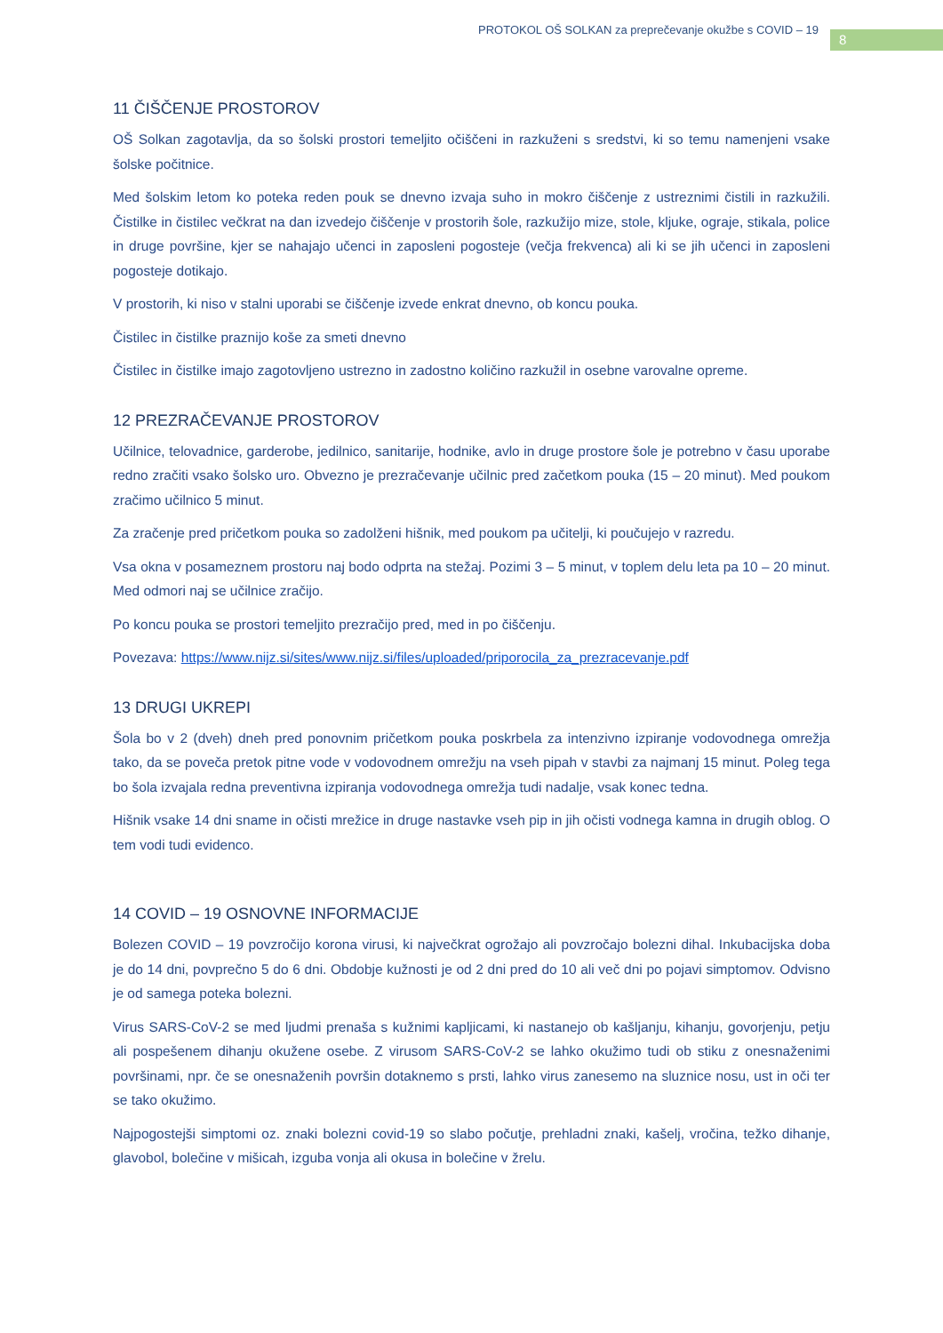PROTOKOL OŠ SOLKAN za preprečevanje okužbe s COVID – 19
8
11 ČIŠČENJE PROSTOROV
OŠ Solkan zagotavlja, da so šolski prostori temeljito očiščeni in razkuženi s sredstvi, ki so temu namenjeni vsake šolske počitnice.
Med šolskim letom ko poteka reden pouk se dnevno izvaja suho in mokro čiščenje z ustreznimi čistili in razkužili. Čistilke in čistilec večkrat na dan izvedejo čiščenje v prostorih šole, razkužijo mize, stole, kljuke, ograje, stikala, police in druge površine, kjer se nahajajo učenci in zaposleni pogosteje (večja frekvenca) ali ki se jih učenci in zaposleni pogosteje dotikajo.
V prostorih, ki niso v stalni uporabi se čiščenje izvede enkrat dnevno, ob koncu pouka.
Čistilec in čistilke praznijo koše za smeti dnevno
Čistilec in čistilke imajo zagotovljeno ustrezno in zadostno količino razkužil in osebne varovalne opreme.
12 PREZRAČEVANJE PROSTOROV
Učilnice, telovadnice, garderobe, jedilnico, sanitarije, hodnike, avlo in druge prostore šole je potrebno v času uporabe redno zračiti vsako šolsko uro. Obvezno je prezračevanje učilnic pred začetkom pouka (15 – 20 minut). Med poukom zračimo učilnico 5 minut.
Za zračenje pred pričetkom pouka so zadolženi hišnik, med poukom pa učitelji, ki poučujejo v razredu.
Vsa okna v posameznem prostoru naj bodo odprta na stežaj. Pozimi 3 – 5 minut, v toplem delu leta pa 10 – 20 minut. Med odmori naj se učilnice zračijo.
Po koncu pouka se prostori temeljito prezračijo pred, med in po čiščenju.
Povezava: https://www.nijz.si/sites/www.nijz.si/files/uploaded/priporocila_za_prezracevanje.pdf
13 DRUGI UKREPI
Šola bo v 2 (dveh) dneh pred ponovnim pričetkom pouka poskrbela za intenzivno izpiranje vodovodnega omrežja tako, da se poveča pretok pitne vode v vodovodnem omrežju na vseh pipah v stavbi za najmanj 15 minut. Poleg tega bo šola izvajala redna preventivna izpiranja vodovodnega omrežja tudi nadalje, vsak konec tedna.
Hišnik vsake 14 dni sname in očisti mrežice in druge nastavke vseh pip in jih očisti vodnega kamna in drugih oblog. O tem vodi tudi evidenco.
14 COVID – 19 OSNOVNE INFORMACIJE
Bolezen COVID – 19 povzročijo korona virusi, ki največkrat ogrožajo ali povzročajo bolezni dihal. Inkubacijska doba je do 14 dni, povprečno 5 do 6 dni. Obdobje kužnosti je od 2 dni pred do 10 ali več dni po pojavi simptomov. Odvisno je od samega poteka bolezni.
Virus SARS-CoV-2 se med ljudmi prenaša s kužnimi kapljicami, ki nastanejo ob kašljanju, kihanju, govorjenju, petju ali pospešenem dihanju okužene osebe. Z virusom SARS-CoV-2 se lahko okužimo tudi ob stiku z onesnaženimi površinami, npr. če se onesnaženih površin dotaknemo s prsti, lahko virus zanesemo na sluznice nosu, ust in oči ter se tako okužimo.
Najpogostejši simptomi oz. znaki bolezni covid-19 so slabo počutje, prehladni znaki, kašelj, vročina, težko dihanje, glavobol, bolečine v mišicah, izguba vonja ali okusa in bolečine v žrelu.